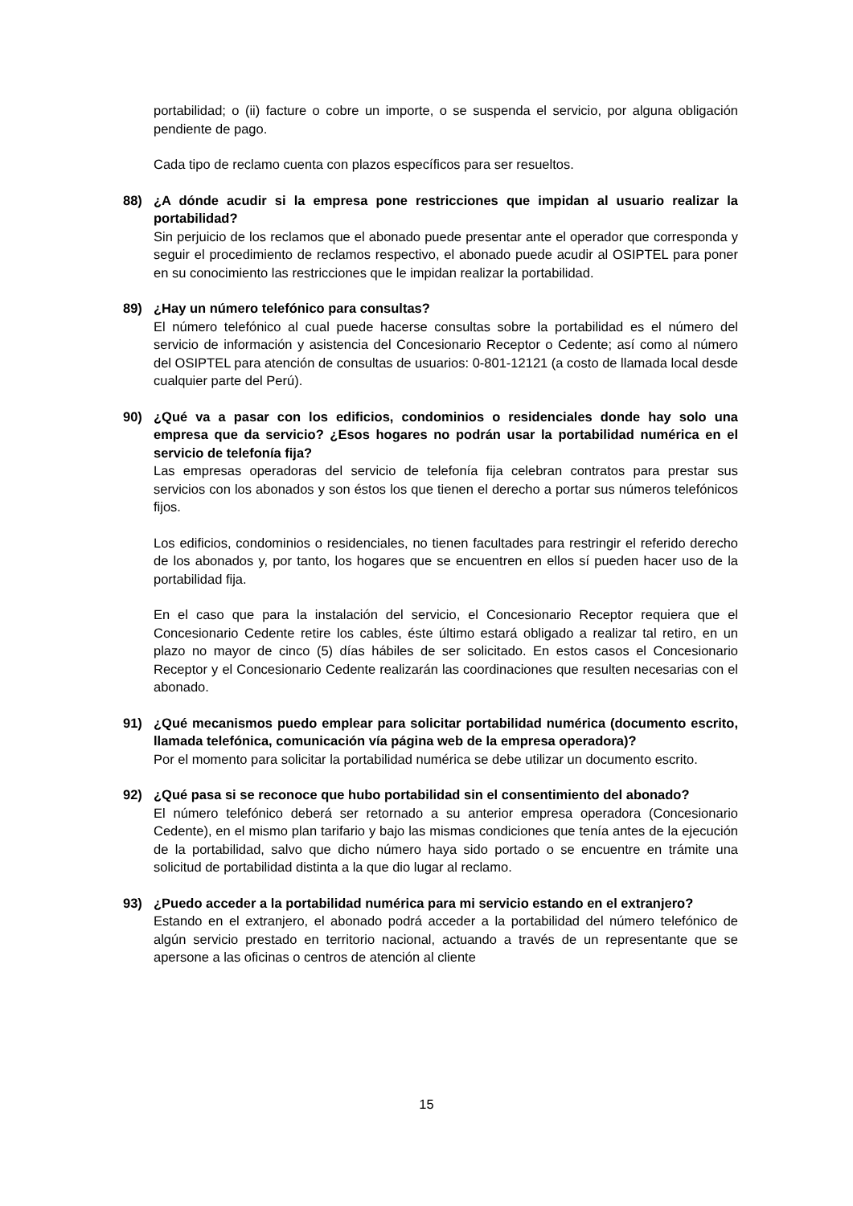portabilidad; o (ii) facture o cobre un importe, o se suspenda el servicio, por alguna obligación pendiente de pago.
Cada tipo de reclamo cuenta con plazos específicos para ser resueltos.
88) ¿A dónde acudir si la empresa pone restricciones que impidan al usuario realizar la portabilidad?
Sin perjuicio de los reclamos que el abonado puede presentar ante el operador que corresponda y seguir el procedimiento de reclamos respectivo, el abonado puede acudir al OSIPTEL para poner en su conocimiento las restricciones que le impidan realizar la portabilidad.
89) ¿Hay un número telefónico para consultas?
El número telefónico al cual puede hacerse consultas sobre la portabilidad es el número del servicio de información y asistencia del Concesionario Receptor o Cedente; así como al número del OSIPTEL para atención de consultas de usuarios: 0-801-12121 (a costo de llamada local desde cualquier parte del Perú).
90) ¿Qué va a pasar con los edificios, condominios o residenciales donde hay solo una empresa que da servicio? ¿Esos hogares no podrán usar la portabilidad numérica en el servicio de telefonía fija?
Las empresas operadoras del servicio de telefonía fija celebran contratos para prestar sus servicios con los abonados y son éstos los que tienen el derecho a portar sus números telefónicos fijos.
Los edificios, condominios o residenciales, no tienen facultades para restringir el referido derecho de los abonados y, por tanto, los hogares que se encuentren en ellos sí pueden hacer uso de la portabilidad fija.
En el caso que para la instalación del servicio, el Concesionario Receptor requiera que el Concesionario Cedente retire los cables, éste último estará obligado a realizar tal retiro, en un plazo no mayor de cinco (5) días hábiles de ser solicitado. En estos casos el Concesionario Receptor y el Concesionario Cedente realizarán las coordinaciones que resulten necesarias con el abonado.
91) ¿Qué mecanismos puedo emplear para solicitar portabilidad numérica (documento escrito, llamada telefónica, comunicación vía página web de la empresa operadora)?
Por el momento para solicitar la portabilidad numérica se debe utilizar un documento escrito.
92) ¿Qué pasa si se reconoce que hubo portabilidad sin el consentimiento del abonado?
El número telefónico deberá ser retornado a su anterior empresa operadora (Concesionario Cedente), en el mismo plan tarifario y bajo las mismas condiciones que tenía antes de la ejecución de la portabilidad, salvo que dicho número haya sido portado o se encuentre en trámite una solicitud de portabilidad distinta a la que dio lugar al reclamo.
93) ¿Puedo acceder a la portabilidad numérica para mi servicio estando en el extranjero?
Estando en el extranjero, el abonado podrá acceder a la portabilidad del número telefónico de algún servicio prestado en territorio nacional, actuando a través de un representante que se apersone a las oficinas o centros de atención al cliente
15